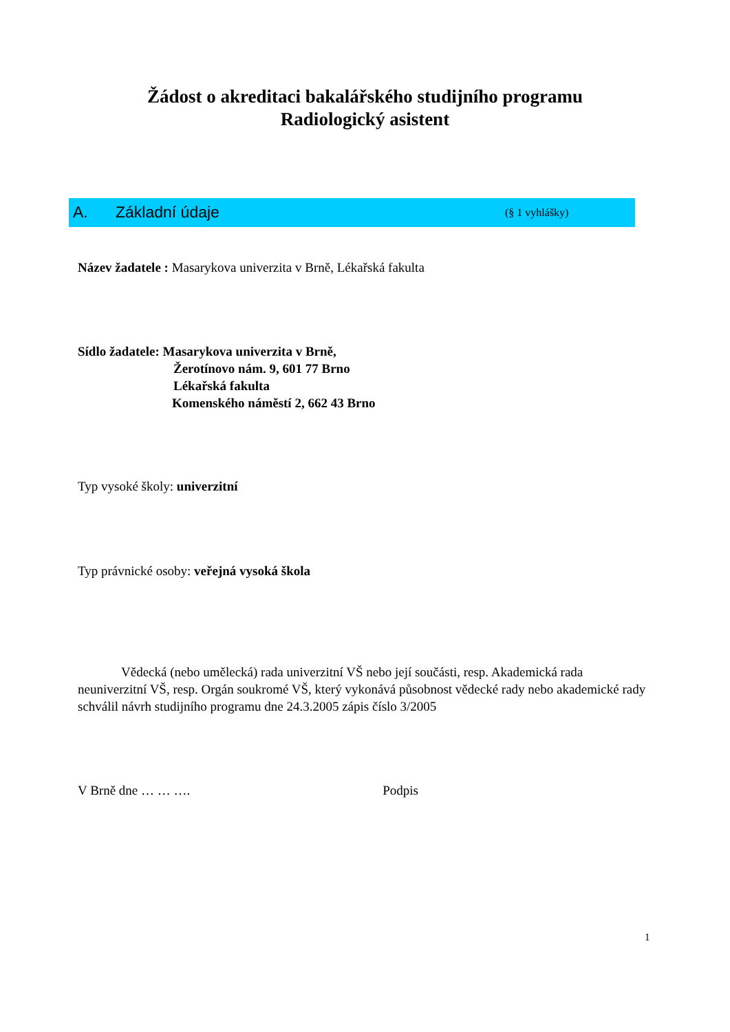Žádost o akreditaci bakalářského studijního programu
Radiologický asistent
A. Základní údaje (§ 1 vyhlášky)
Název žadatele : Masarykova univerzita v Brně, Lékařská fakulta
Sídlo žadatele: Masarykova univerzita v Brně,
Žerotínovo nám. 9, 601 77 Brno
Lékařská fakulta
Komenského náměstí 2, 662 43 Brno
Typ vysoké školy: univerzitní
Typ právnické osoby: veřejná vysoká škola
Vědecká (nebo umělecká) rada univerzitní VŠ nebo její součásti, resp. Akademická rada neuniverzitní VŠ, resp. Orgán soukromé VŠ, který vykonává působnost vědecké rady nebo akademické rady schválil návrh studijního programu dne 24.3.2005 zápis číslo 3/2005
V Brně dne … … …. Podpis
1